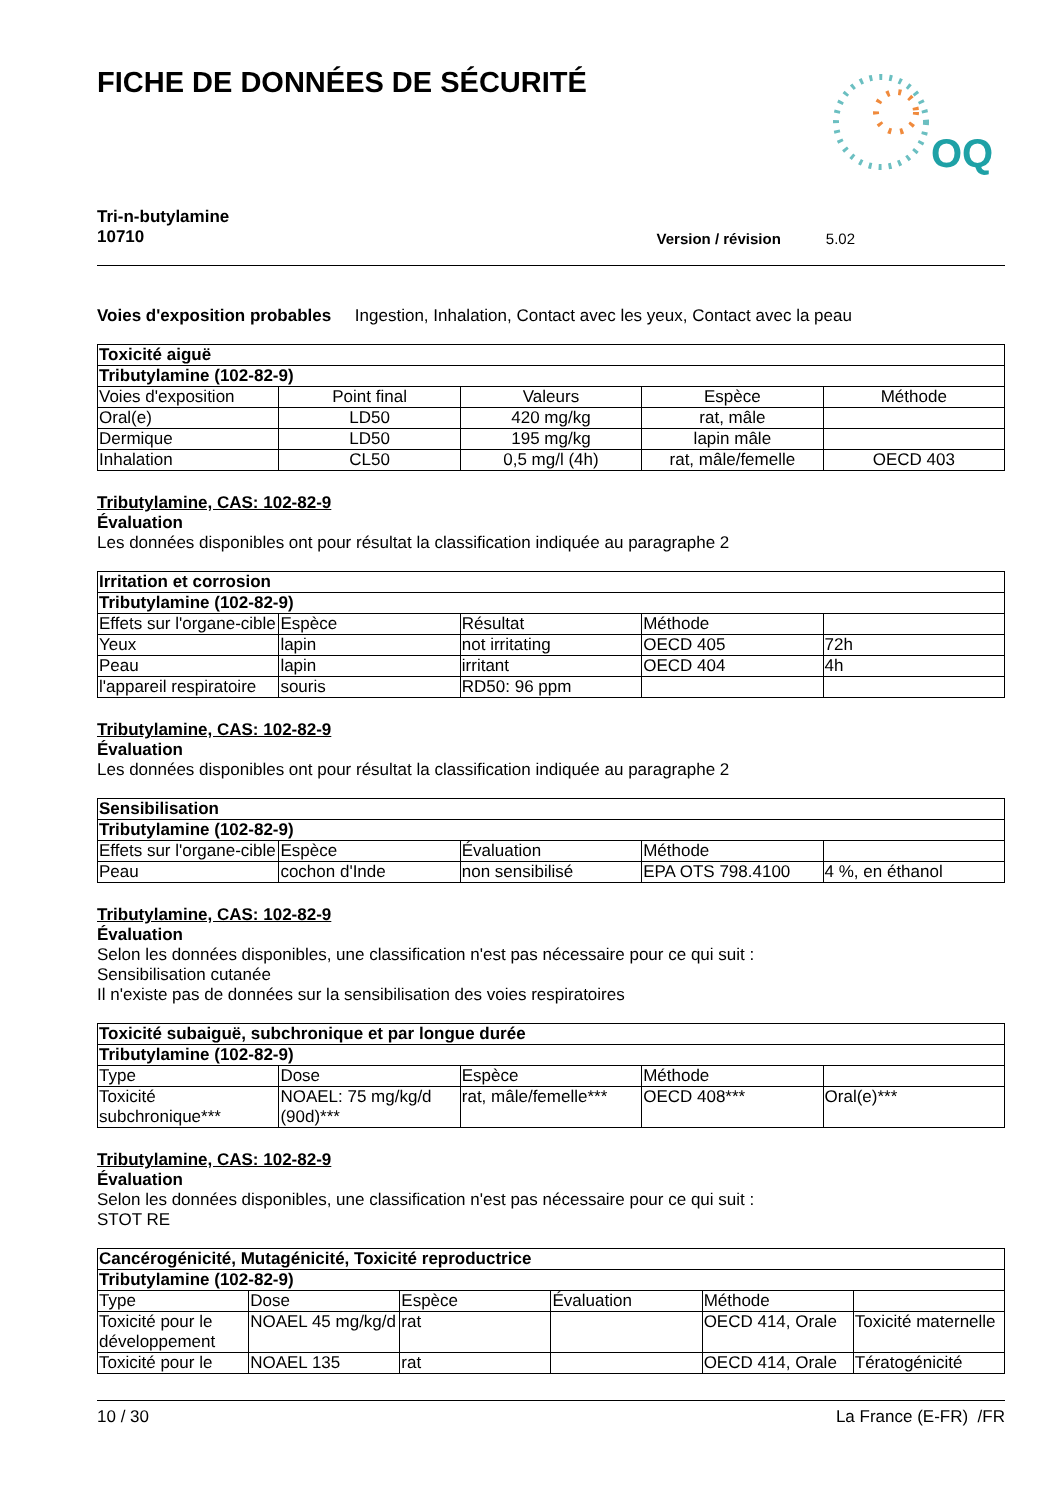FICHE DE DONNÉES DE SÉCURITÉ
OQ
Tri-n-butylamine
10710
Version / révision 5.02
Voies d'exposition probables Ingestion, Inhalation, Contact avec les yeux, Contact avec la peau
| Toxicité aiguë | | | | |
| Tributylamine (102-82-9) | | | | |
| Voies d'exposition | Point final | Valeurs | Espèce | Méthode |
| Oral(e) | LD50 | 420 mg/kg | rat, mâle | |
| Dermique | LD50 | 195 mg/kg | lapin mâle | |
| Inhalation | CL50 | 0,5 mg/l (4h) | rat, mâle/femelle | OECD 403 |
Tributylamine, CAS: 102-82-9
Évaluation
Les données disponibles ont pour résultat la classification indiquée au paragraphe 2
| Irritation et corrosion | | | | |
| Tributylamine (102-82-9) | | | | |
| Effets sur l'organe-cible | Espèce | Résultat | Méthode | |
| Yeux | lapin | not irritating | OECD 405 | 72h |
| Peau | lapin | irritant | OECD 404 | 4h |
| l'appareil respiratoire | souris | RD50: 96 ppm | | |
Tributylamine, CAS: 102-82-9
Évaluation
Les données disponibles ont pour résultat la classification indiquée au paragraphe 2
| Sensibilisation | | | | |
| Tributylamine (102-82-9) | | | | |
| Effets sur l'organe-cible | Espèce | Évaluation | Méthode | |
| Peau | cochon d'Inde | non sensibilisé | EPA OTS 798.4100 | 4 %, en éthanol |
Tributylamine, CAS: 102-82-9
Évaluation
Selon les données disponibles, une classification n'est pas nécessaire pour ce qui suit :
Sensibilisation cutanée
Il n'existe pas de données sur la sensibilisation des voies respiratoires
| Toxicité subaiguë, subchronique et par longue durée | | | | |
| Tributylamine (102-82-9) | | | | |
| Type | Dose | Espèce | Méthode | |
| Toxicité subchronique*** | NOAEL: 75 mg/kg/d (90d)*** | rat, mâle/femelle*** | OECD 408*** | Oral(e)*** |
Tributylamine, CAS: 102-82-9
Évaluation
Selon les données disponibles, une classification n'est pas nécessaire pour ce qui suit :
STOT RE
| Cancérogénicité, Mutagénicité, Toxicité reproductrice | | | | | |
| Tributylamine (102-82-9) | | | | | |
| Type | Dose | Espèce | Évaluation | Méthode | |
| Toxicité pour le développement | NOAEL 45 mg/kg/d | rat | | OECD 414, Orale | Toxicité maternelle |
| Toxicité pour le | NOAEL 135 | rat | | OECD 414, Orale | Tératogénicité |
10 / 30 La France (E-FR) /FR